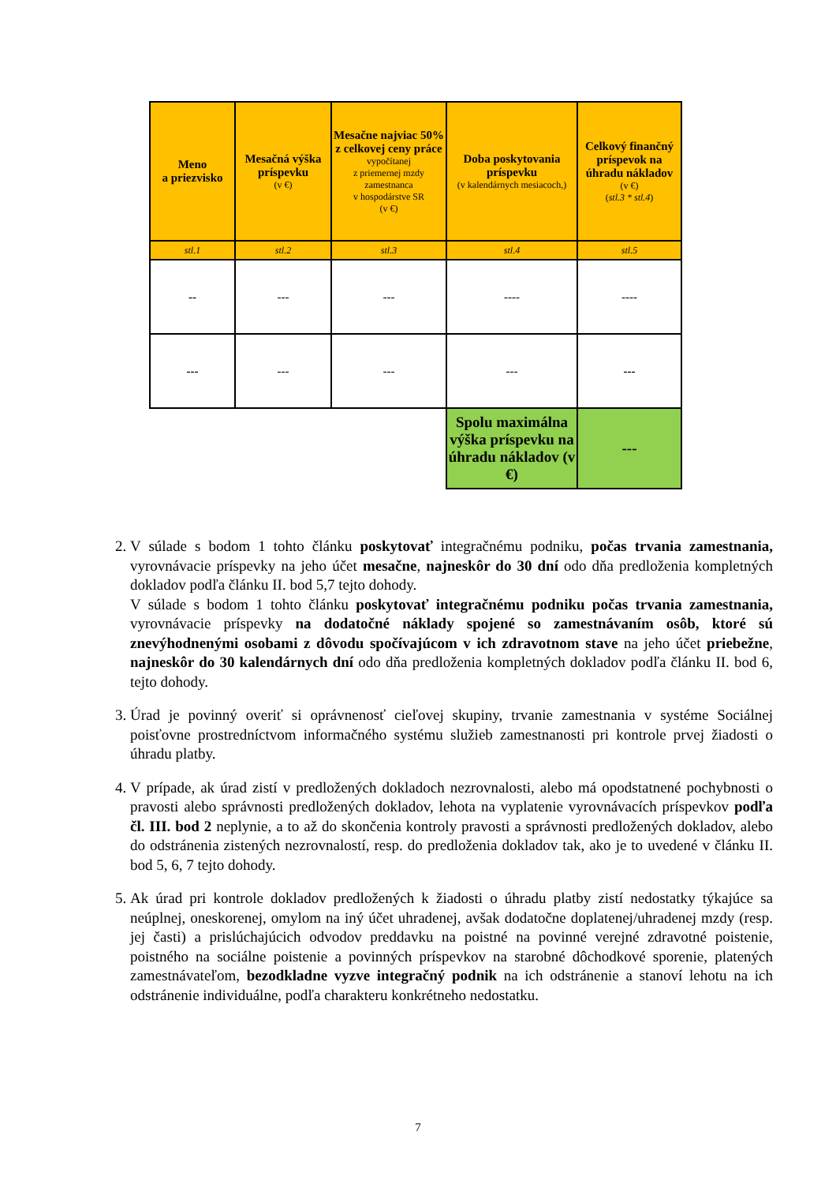| Meno a priezvisko | Mesačná výška príspevku (v €) | Mesačne najviac 50% z celkovej ceny práce vypočítanej z priemernej mzdy zamestnanca v hospodárstve SR (v €) | Doba poskytovania príspevku (v kalendárnych mesiacoch,) | Celkový finančný príspevok na úhradu nákladov (v €) ( stl.3 * stl.4 ) |
| --- | --- | --- | --- | --- |
| stl.1 | stl.2 | stl.3 | stl.4 | stl.5 |
| -- | --- | --- | ---- | ---- |
| --- | --- | --- | --- | --- |
| | | | Spolu maximálna výška príspevku na úhradu nákladov (v €) | --- |
2. V súlade s bodom 1 tohto článku poskytovať integračnému podniku, počas trvania zamestnania, vyrovnávacie príspevky na jeho účet mesačne, najneskôr do 30 dní odo dňa predloženia kompletných dokladov podľa článku II. bod 5,7 tejto dohody.
V súlade s bodom 1 tohto článku poskytovať integračnému podniku počas trvania zamestnania, vyrovnávacie príspevky na dodatočné náklady spojené so zamestnávaním osôb, ktoré sú znevýhodnenými osobami z dôvodu spočívajúcom v ich zdravotnom stave na jeho účet priebežne, najneskôr do 30 kalendárnych dní odo dňa predloženia kompletných dokladov podľa článku II. bod 6, tejto dohody.
3. Úrad je povinný overiť si oprávnenosť cieľovej skupiny, trvanie zamestnania v systéme Sociálnej poisťovne prostredníctvom informačného systému služieb zamestnanosti pri kontrole prvej žiadosti o úhradu platby.
4. V prípade, ak úrad zistí v predložených dokladoch nezrovnalosti, alebo má opodstatnené pochybnosti o pravosti alebo správnosti predložených dokladov, lehota na vyplatenie vyrovnávacích príspevkov podľa čl. III. bod 2 neplynie, a to až do skončenia kontroly pravosti a správnosti predložených dokladov, alebo do odstránenia zistených nezrovnalostí, resp. do predloženia dokladov tak, ako je to uvedené v článku II. bod 5, 6, 7 tejto dohody.
5. Ak úrad pri kontrole dokladov predložených k žiadosti o úhradu platby zistí nedostatky týkajúce sa neúplnej, oneskorenej, omylom na iný účet uhradenej, avšak dodatočne doplatenej/uhradenej mzdy (resp. jej časti) a prislúchajúcich odvodov preddavku na poistné na povinné verejné zdravotné poistenie, poistného na sociálne poistenie a povinných príspevkov na starobné dôchodkové sporenie, platených zamestnávateľom, bezodkladne vyzve integračný podnik na ich odstránenie a stanoví lehotu na ich odstránenie individuálne, podľa charakteru konkrétneho nedostatku.
7